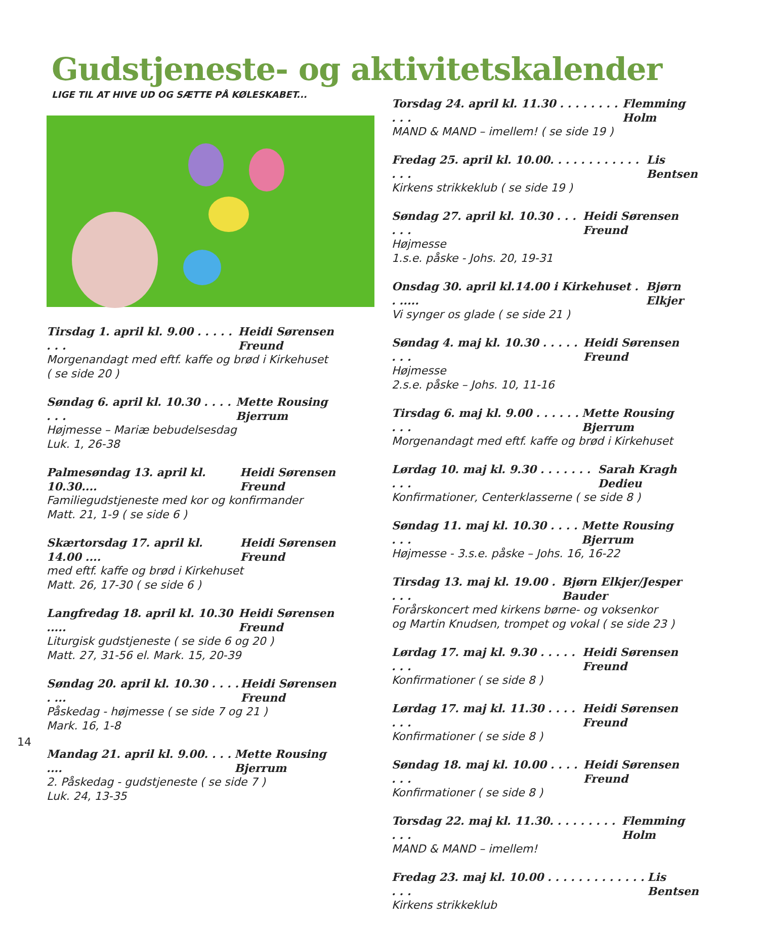Gudstjeneste- og aktivitetskalender
LIGE TIL AT HIVE UD OG SÆTTE PÅ KØLESKABET...
Tirsdag 1. april kl. 9.00 . . . . . . . . Heidi Sørensen Freund
Morgenandagt med eftf. kaffe og brød i Kirkehuset
( se side 20 )
Søndag 6. april kl. 10.30 . . . . . . . Mette Rousing Bjerrum
Højmesse – Mariæ bebudelsesdag
Luk. 1, 26-38
Palmesøndag 13. april kl. 10.30.... Heidi Sørensen Freund
Familiegudstjeneste med kor og konfirmander
Matt. 21, 1-9 ( se side 6 )
Skærtorsdag 17. april kl. 14.00 .... Heidi Sørensen Freund
med eftf. kaffe og brød i Kirkehuset
Matt. 26, 17-30 ( se side 6 )
Langfredag 18. april kl. 10.30 ..... Heidi Sørensen Freund
Liturgisk gudstjeneste ( se side 6 og 20 )
Matt. 27, 31-56 el. Mark. 15, 20-39
Søndag 20. april kl. 10.30 . . . . . ... Heidi Sørensen Freund
Påskedag - højmesse ( se side 7 og 21 )
Mark. 16, 1-8
Mandag 21. april kl. 9.00. . . . .... Mette Rousing Bjerrum
2. Påskedag - gudstjeneste ( se side 7 )
Luk. 24, 13-35
Torsdag 24. april kl. 11.30 . . . . . . . . . . . Flemming Holm
MAND & MAND – imellem! ( se side 19 )
Fredag 25. april kl. 10.00. . . . . . . . . . . . . . . Lis Bentsen
Kirkens strikkeklub ( se side 19 )
Søndag 27. april kl. 10.30 . . . . . . Heidi Sørensen Freund
Højmesse
1.s.e. påske - Johs. 20, 19-31
Onsdag 30. april kl.14.00 i Kirkehuset . . ..... Bjørn Elkjer
Vi synger os glade ( se side 21 )
Søndag 4. maj kl. 10.30 . . . . . . . . Heidi Sørensen Freund
Højmesse
2.s.e. påske – Johs. 10, 11-16
Tirsdag 6. maj kl. 9.00 . . . . . . . . . Mette Rousing Bjerrum
Morgenandagt med eftf. kaffe og brød i Kirkehuset
Lørdag 10. maj kl. 9.30 . . . . . . . . . . Sarah Kragh Dedieu
Konfirmationer, Centerklasserne ( se side 8 )
Søndag 11. maj kl. 10.30 . . . . . . . Mette Rousing Bjerrum
Højmesse - 3.s.e. påske – Johs. 16, 16-22
Tirsdag 13. maj kl. 19.00 . . . . Bjørn Elkjer/Jesper Bauder
Forårskoncert med kirkens børne- og voksenkor
og Martin Knudsen, trompet og vokal ( se side 23 )
Lørdag 17. maj kl. 9.30 . . . . . . . . Heidi Sørensen Freund
Konfirmationer ( se side 8 )
Lørdag 17. maj kl. 11.30 . . . . . . . Heidi Sørensen Freund
Konfirmationer ( se side 8 )
Søndag 18. maj kl. 10.00 . . . . . . . Heidi Sørensen Freund
Konfirmationer ( se side 8 )
Torsdag 22. maj kl. 11.30. . . . . . . . . . . . Flemming Holm
MAND & MAND – imellem!
Fredag 23. maj kl. 10.00 . . . . . . . . . . . . . . . . Lis Bentsen
Kirkens strikkeklub
14